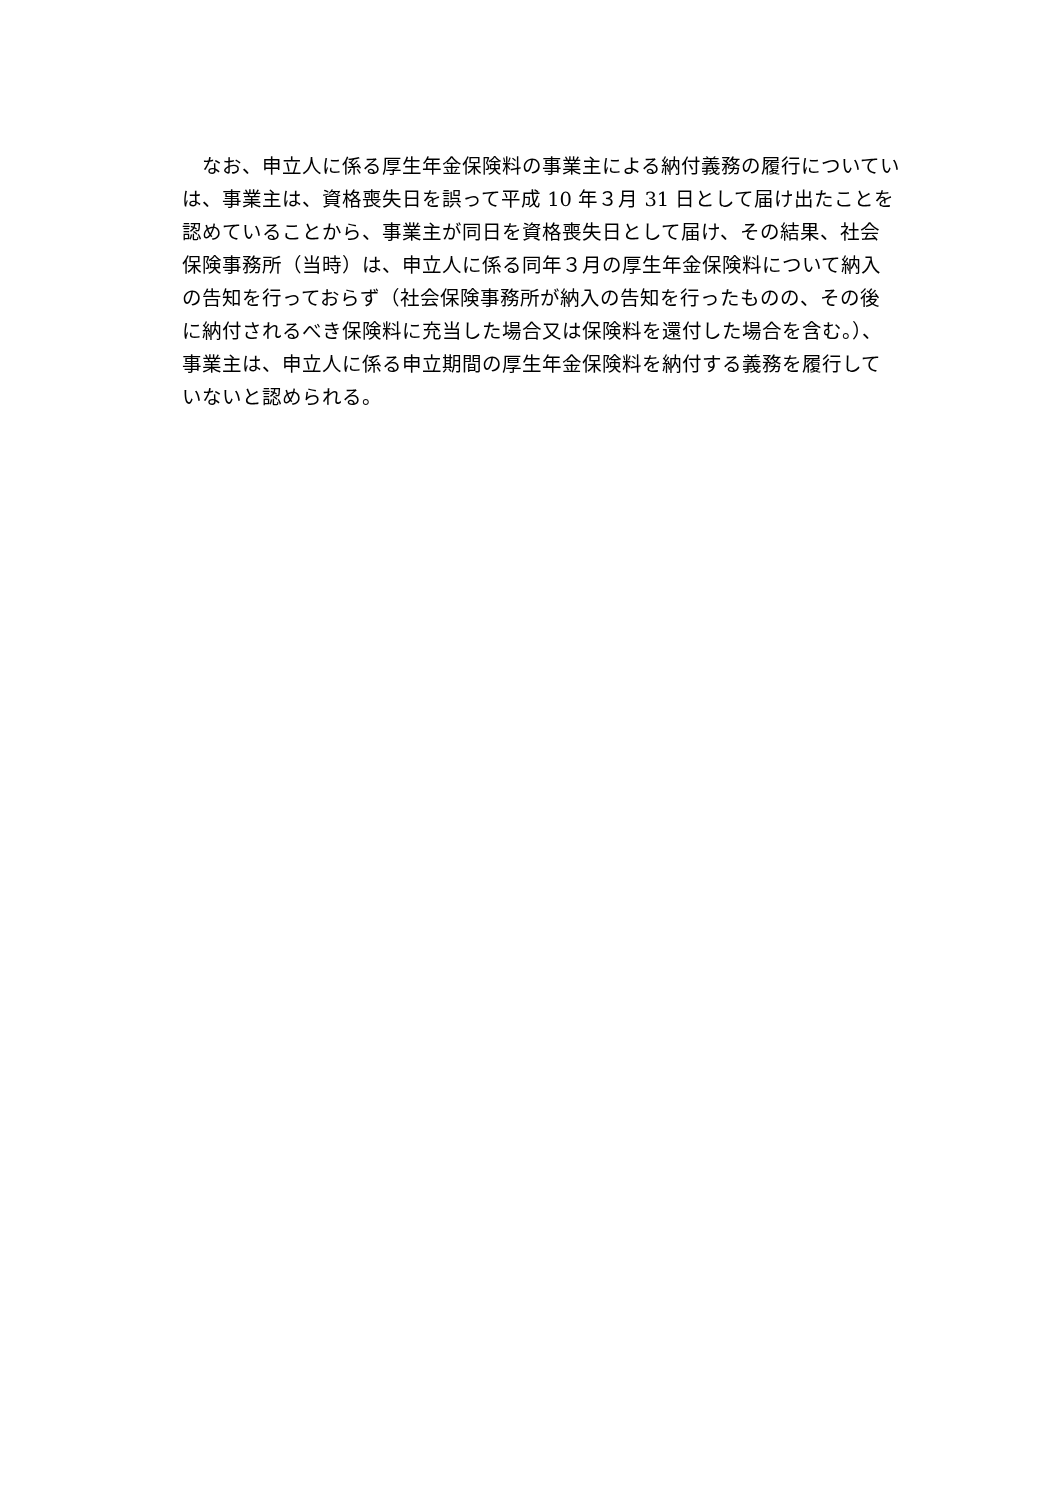なお、申立人に係る厚生年金保険料の事業主による納付義務の履行についてい
は、事業主は、資格喪失日を誤って平成 10 年３月 31 日として届け出たことを
認めていることから、事業主が同日を資格喪失日として届け、その結果、社会
保険事務所（当時）は、申立人に係る同年３月の厚生年金保険料について納入
の告知を行っておらず（社会保険事務所が納入の告知を行ったものの、その後
に納付されるべき保険料に充当した場合又は保険料を還付した場合を含む。）、
事業主は、申立人に係る申立期間の厚生年金保険料を納付する義務を履行して
いないと認められる。